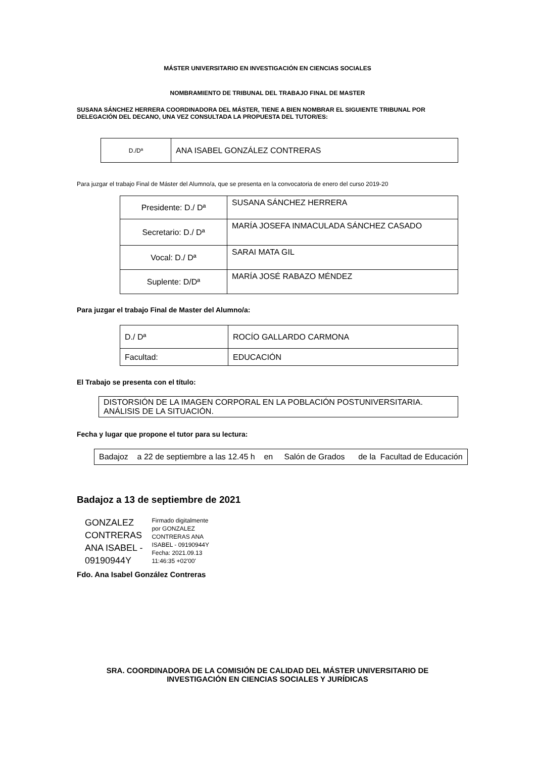MÁSTER UNIVERSITARIO EN INVESTIGACIÓN EN CIENCIAS SOCIALES
NOMBRAMIENTO DE TRIBUNAL DEL TRABAJO FINAL DE MASTER
SUSANA SÁNCHEZ HERRERA COORDINADORA DEL MÁSTER, TIENE A BIEN NOMBRAR EL SIGUIENTE TRIBUNAL POR DELEGACIÓN DEL DECANO, UNA VEZ CONSULTADA LA PROPUESTA DEL TUTOR/ES:
| D./Dª | ANA ISABEL GONZÁLEZ CONTRERAS |
Para juzgar el trabajo Final de Máster del Alumno/a, que se presenta en la convocatoria de enero del curso 2019-20
| Presidente: D./ Dª | SUSANA SÁNCHEZ HERRERA |
| Secretario: D./ Dª | MARÍA JOSEFA INMACULADA SÁNCHEZ CASADO |
| Vocal: D./ Dª | SARAI MATA GIL |
| Suplente: D/Dª | MARÍA JOSÉ RABAZO MÉNDEZ |
Para juzgar el trabajo Final de Master del Alumno/a:
| D./ Dª | ROCÍO GALLARDO CARMONA |
| Facultad: | EDUCACIÓN |
El Trabajo se presenta con el título:
| DISTORSIÓN DE LA IMAGEN CORPORAL EN LA POBLACIÓN POSTUNIVERSITARIA. ANÁLISIS DE LA SITUACIÓN. |
Fecha y lugar que propone el tutor para su lectura:
| Badajoz a 22 de septiembre a las 12.45 h en Salón de Grados de la Facultad de Educación |
Badajoz a 13 de septiembre de 2021
GONZALEZ
CONTRERAS
ANA ISABEL -
09190944Y
Firmado digitalmente
por GONZALEZ
CONTRERAS ANA
ISABEL - 09190944Y
Fecha: 2021.09.13
11:46:35 +02'00'
Fdo. Ana Isabel González Contreras
SRA. COORDINADORA DE LA COMISIÓN DE CALIDAD DEL MÁSTER UNIVERSITARIO DE INVESTIGACIÓN EN CIENCIAS SOCIALES Y JURÍDICAS